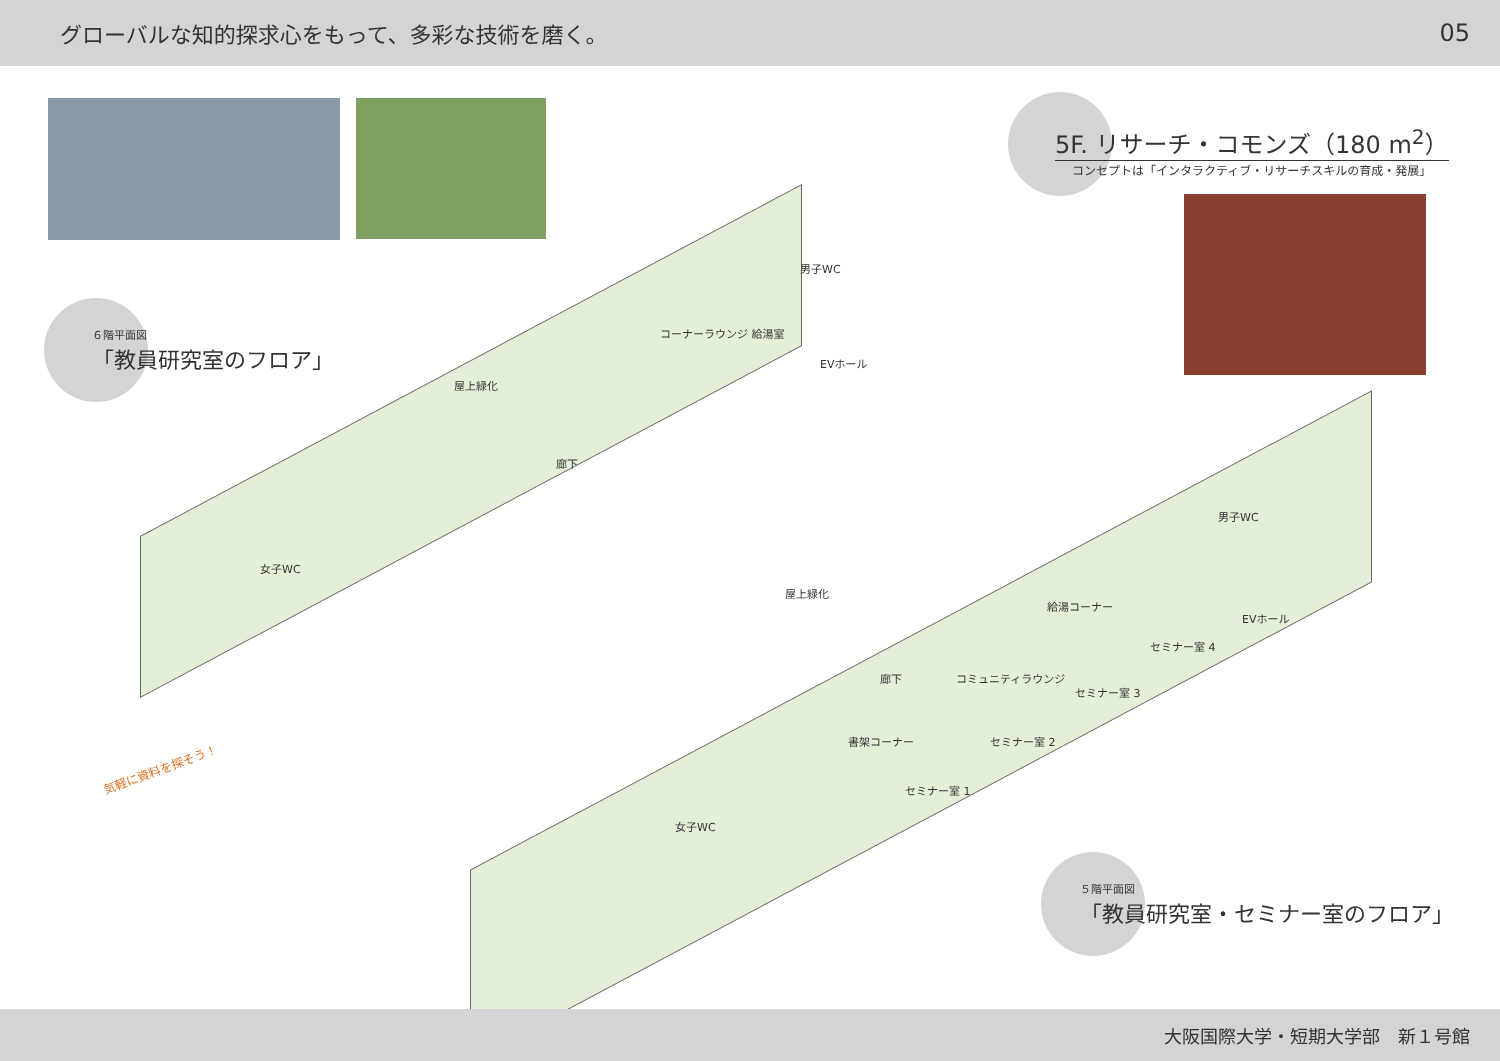グローバルな知的探求心をもって、多彩な技術を磨く。
05
６階平面図
「教員研究室のフロア」
5F. リサーチ・コモンズ（180 m<sup>2</sup>）
コンセプトは「インタラクティブ・リサーチスキルの育成・発展」
屋上緑化
廊下
男子WC
女子WC
コーナーラウンジ 給湯室
EVホール
屋上緑化
廊下 コミュニティラウンジ
給湯コーナー
書架コーナー
セミナー室 4
セミナー室 3
セミナー室 2
セミナー室 1
男子WC
EVホール
女子WC
５階平面図
「教員研究室・セミナー室のフロア」
気軽に資料を探そう！
大阪国際大学・短期大学部　新１号館